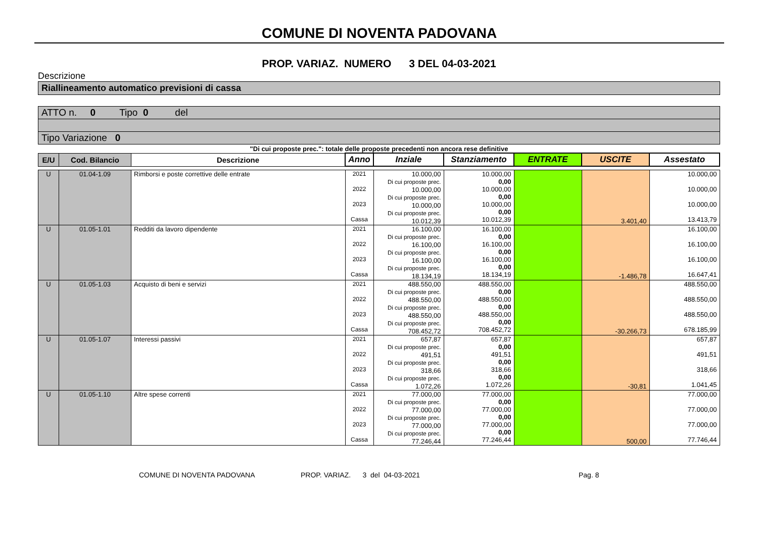COMUNE DI NOVENTA PADOVANA
PROP. VARIAZ. NUMERO 3 DEL 04-03-2021
Descrizione
Riallineamento automatico previsioni di cassa
ATTO n. 0 Tipo 0 del
Tipo Variazione 0
"Di cui proposte prec.": totale delle proposte precedenti non ancora rese definitive
| E/U | Cod. Bilancio | Descrizione | Anno | Inziale | Stanziamento | ENTRATE | USCITE | Assestato |
| --- | --- | --- | --- | --- | --- | --- | --- | --- |
| U | 01.04-1.09 | Rimborsi e poste correttive delle entrate | 2021 2022 2023 Cassa | 10.000,00 Di cui proposte prec. 10.000,00 Di cui proposte prec. 10.000,00 Di cui proposte prec. 10.012,39 | 10.000,00 0,00 10.000,00 0,00 10.000,00 0,00 10.012,39 | | 3.401,40 | 10.000,00 10.000,00 10.000,00 13.413,79 |
| U | 01.05-1.01 | Redditi da lavoro dipendente | 2021 2022 2023 Cassa | 16.100,00 Di cui proposte prec. 16.100,00 Di cui proposte prec. 16.100,00 Di cui proposte prec. 18.134,19 | 16.100,00 0,00 16.100,00 0,00 16.100,00 0,00 18.134,19 | | -1.486,78 | 16.100,00 16.100,00 16.100,00 16.647,41 |
| U | 01.05-1.03 | Acquisto di beni e servizi | 2021 2022 2023 Cassa | 488.550,00 Di cui proposte prec. 488.550,00 Di cui proposte prec. 488.550,00 Di cui proposte prec. 708.452,72 | 488.550,00 0,00 488.550,00 0,00 488.550,00 0,00 708.452,72 | | -30.266,73 | 488.550,00 488.550,00 488.550,00 678.185,99 |
| U | 01.05-1.07 | Interessi passivi | 2021 2022 2023 Cassa | 657,87 Di cui proposte prec. 491,51 Di cui proposte prec. 318,66 Di cui proposte prec. 1.072,26 | 657,87 0,00 491,51 0,00 318,66 0,00 1.072,26 | | -30,81 | 657,87 491,51 318,66 1.041,45 |
| U | 01.05-1.10 | Altre spese correnti | 2021 2022 2023 Cassa | 77.000,00 Di cui proposte prec. 77.000,00 Di cui proposte prec. 77.000,00 Di cui proposte prec. 77.246,44 | 77.000,00 0,00 77.000,00 0,00 77.000,00 0,00 77.246,44 | | 500,00 | 77.000,00 77.000,00 77.000,00 77.746,44 |
COMUNE DI NOVENTA PADOVANA PROP. VARIAZ. 3 del 04-03-2021 Pag. 8